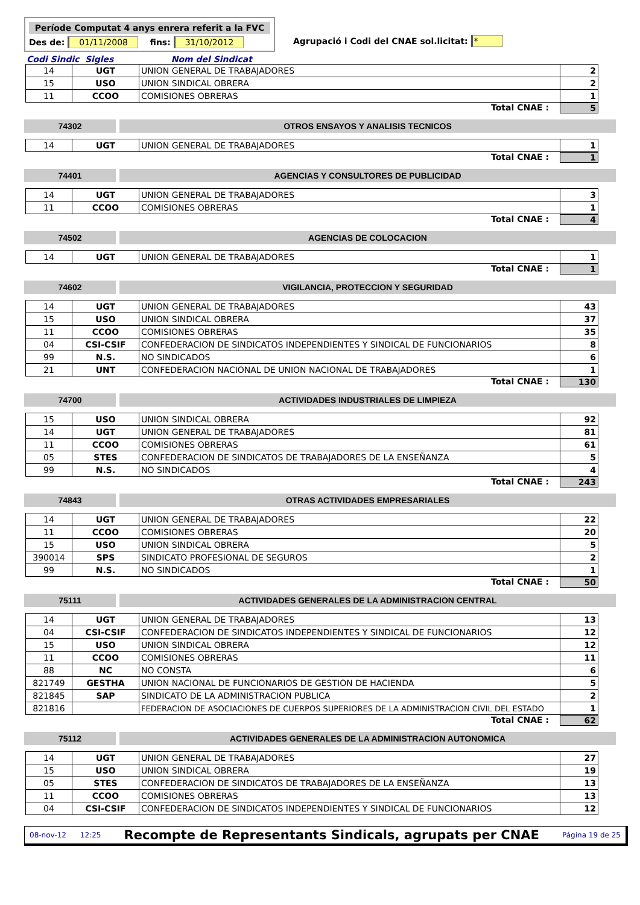Període Computat 4 anys enrera referit a la FVC
Des de: 01/11/2008 fins: 31/10/2012
Agrupació i Codi del CNAE sol.licitat: *
Codi Sindic Sigles Nom del Sindicat
| 14 | UGT | UNION GENERAL DE TRABAJADORES | 2 |
| 15 | USO | UNION SINDICAL OBRERA | 2 |
| 11 | CCOO | COMISIONES OBRERAS | 1 |
Total CNAE : 5
74302 OTROS ENSAYOS Y ANALISIS TECNICOS
| 14 | UGT | UNION GENERAL DE TRABAJADORES | 1 |
Total CNAE : 1
74401 AGENCIAS Y CONSULTORES DE PUBLICIDAD
| 14 | UGT | UNION GENERAL DE TRABAJADORES | 3 |
| 11 | CCOO | COMISIONES OBRERAS | 1 |
Total CNAE : 4
74502 AGENCIAS DE COLOCACION
| 14 | UGT | UNION GENERAL DE TRABAJADORES | 1 |
Total CNAE : 1
74602 VIGILANCIA, PROTECCION Y SEGURIDAD
| 14 | UGT | UNION GENERAL DE TRABAJADORES | 43 |
| 15 | USO | UNION SINDICAL OBRERA | 37 |
| 11 | CCOO | COMISIONES OBRERAS | 35 |
| 04 | CSI-CSIF | CONFEDERACION DE SINDICATOS INDEPENDIENTES Y SINDICAL DE FUNCIONARIOS | 8 |
| 99 | N.S. | NO SINDICADOS | 6 |
| 21 | UNT | CONFEDERACION NACIONAL DE UNION NACIONAL DE TRABAJADORES | 1 |
Total CNAE : 130
74700 ACTIVIDADES INDUSTRIALES DE LIMPIEZA
| 15 | USO | UNION SINDICAL OBRERA | 92 |
| 14 | UGT | UNION GENERAL DE TRABAJADORES | 81 |
| 11 | CCOO | COMISIONES OBRERAS | 61 |
| 05 | STES | CONFEDERACION DE SINDICATOS DE TRABAJADORES DE LA ENSEÑANZA | 5 |
| 99 | N.S. | NO SINDICADOS | 4 |
Total CNAE : 243
74843 OTRAS ACTIVIDADES EMPRESARIALES
| 14 | UGT | UNION GENERAL DE TRABAJADORES | 22 |
| 11 | CCOO | COMISIONES OBRERAS | 20 |
| 15 | USO | UNION SINDICAL OBRERA | 5 |
| 390014 | SPS | SINDICATO PROFESIONAL DE SEGUROS | 2 |
| 99 | N.S. | NO SINDICADOS | 1 |
Total CNAE : 50
75111 ACTIVIDADES GENERALES DE LA ADMINISTRACION CENTRAL
| 14 | UGT | UNION GENERAL DE TRABAJADORES | 13 |
| 04 | CSI-CSIF | CONFEDERACION DE SINDICATOS INDEPENDIENTES Y SINDICAL DE FUNCIONARIOS | 12 |
| 15 | USO | UNION SINDICAL OBRERA | 12 |
| 11 | CCOO | COMISIONES OBRERAS | 11 |
| 88 | NC | NO CONSTA | 6 |
| 821749 | GESTHA | UNION NACIONAL DE FUNCIONARIOS DE GESTION DE HACIENDA | 5 |
| 821845 | SAP | SINDICATO DE LA ADMINISTRACION PUBLICA | 2 |
| 821816 | | FEDERACION DE ASOCIACIONES DE CUERPOS SUPERIORES DE LA ADMINISTRACION CIVIL DEL ESTADO | 1 |
Total CNAE : 62
75112 ACTIVIDADES GENERALES DE LA ADMINISTRACION AUTONOMICA
| 14 | UGT | UNION GENERAL DE TRABAJADORES | 27 |
| 15 | USO | UNION SINDICAL OBRERA | 19 |
| 05 | STES | CONFEDERACION DE SINDICATOS DE TRABAJADORES DE LA ENSEÑANZA | 13 |
| 11 | CCOO | COMISIONES OBRERAS | 13 |
| 04 | CSI-CSIF | CONFEDERACION DE SINDICATOS INDEPENDIENTES Y SINDICAL DE FUNCIONARIOS | 12 |
08-nov-12 12:25 Recompte de Representants Sindicals, agrupats per CNAE Página 19 de 25